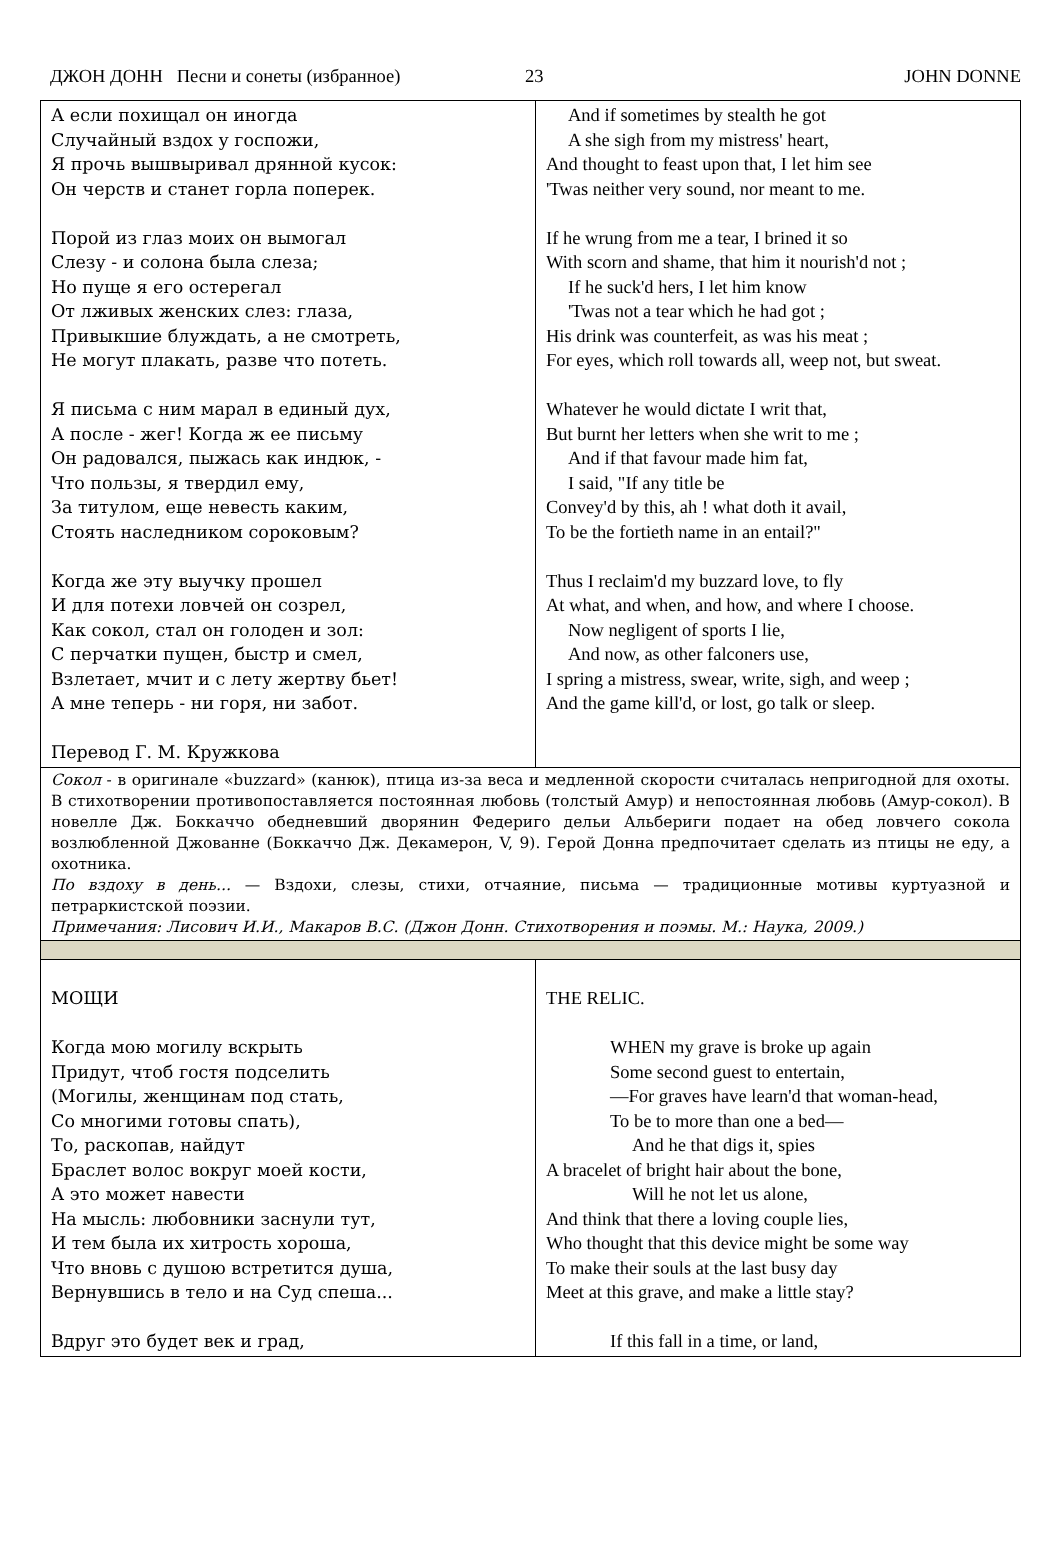ДЖОН ДОНН Песни и сонеты (избранное) 23 JOHN DONNE
| А если похищал он иногда Случайный вздох у госпожи, Я прочь вышвыривал дрянной кусок: Он черств и станет горла поперек. Порой из глаз моих он вымогал Слезу - и солона была слеза; Но пуще я его остерегал От лживых женских слез: глаза, Привыкшие блуждать, а не смотреть, Не могут плакать, разве что потеть. Я письма с ним марал в единый дух, А после - жег! Когда ж ее письму Он радовался, пыжась как индюк, - Что пользы, я твердил ему, За титулом, еще невесть каким, Стоять наследником сороковым? Когда же эту выучку прошел И для потехи ловчей он созрел, Как сокол, стал он голоден и зол: С перчатки пущен, быстр и смел, Взлетает, мчит и с лету жертву бьет! А мне теперь - ни горя, ни забот. Перевод Г. М. Кружкова | And if sometimes by stealth he got A she sigh from my mistress' heart, And thought to feast upon that, I let him see 'Twas neither very sound, nor meant to me. If he wrung from me a tear, I brined it so With scorn and shame, that him it nourish'd not ; If he suck'd hers, I let him know 'Twas not a tear which he had got ; His drink was counterfeit, as was his meat ; For eyes, which roll towards all, weep not, but sweat. Whatever he would dictate I writ that, But burnt her letters when she writ to me ; And if that favour made him fat, I said, "If any title be Convey'd by this, ah ! what doth it avail, To be the fortieth name in an entail?" Thus I reclaim'd my buzzard love, to fly At what, and when, and how, and where I choose. Now negligent of sports I lie, And now, as other falconers use, I spring a mistress, swear, write, sigh, and weep ; And the game kill'd, or lost, go talk or sleep. |
| Сокол - в оригинале «buzzard» (канюк), птица из-за веса и медленной скорости считалась непригодной для охоты. В стихотворении противопоставляется постоянная любовь (толстый Амур) и непостоянная любовь (Амур-сокол). В новелле Дж. Боккаччо обедневший дворянин Федериго дельи Альбериги подает на обед ловчего сокола возлюбленной Джованне (Боккаччо Дж. Декамерон, V, 9). Герой Донна предпочитает сделать из птицы не еду, а охотника. По вздоху в день... — Вздохи, слезы, стихи, отчаяние, письма — традиционные мотивы куртуазной и петраркистской поэзии. Примечания: Лисович И.И., Макаров В.С. (Джон Донн. Стихотворения и поэмы. М.: Наука, 2009.) | |
| МОЩИ Когда мою могилу вскрыть Придут, чтоб гостя подселить (Могилы, женщинам под стать, Со многими готовы спать), То, раскопав, найдут Браслет волос вокруг моей кости, А это может навести На мысль: любовники заснули тут, И тем была их хитрость хороша, Что вновь с душою встретится душа, Вернувшись в тело и на Суд спеша... Вдруг это будет век и град, | THE RELIC. WHEN my grave is broke up again Some second guest to entertain, —For graves have learn'd that woman-head, To be to more than one a bed— And he that digs it, spies A bracelet of bright hair about the bone, Will he not let us alone, And think that there a loving couple lies, Who thought that this device might be some way To make their souls at the last busy day Meet at this grave, and make a little stay? If this fall in a time, or land, |